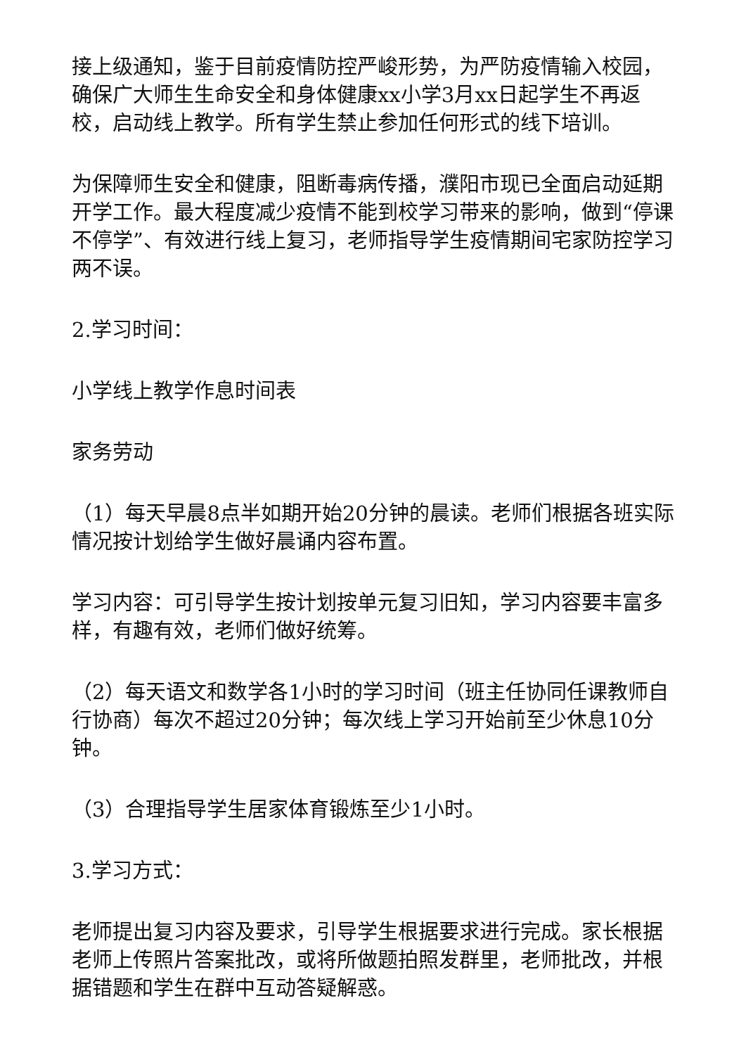接上级通知，鉴于目前疫情防控严峻形势，为严防疫情输入校园，确保广大师生生命安全和身体健康xx小学3月xx日起学生不再返校，启动线上教学。所有学生禁止参加任何形式的线下培训。
为保障师生安全和健康，阻断毒病传播，濮阳市现已全面启动延期开学工作。最大程度减少疫情不能到校学习带来的影响，做到“停课不停学”、有效进行线上复习，老师指导学生疫情期间宅家防控学习两不误。
2.学习时间：
小学线上教学作息时间表
家务劳动
（1）每天早晨8点半如期开始20分钟的晨读。老师们根据各班实际情况按计划给学生做好晨诵内容布置。
学习内容：可引导学生按计划按单元复习旧知，学习内容要丰富多样，有趣有效，老师们做好统筹。
（2）每天语文和数学各1小时的学习时间（班主任协同任课教师自行协商）每次不超过20分钟；每次线上学习开始前至少休息10分钟。
（3）合理指导学生居家体育锻炼至少1小时。
3.学习方式：
老师提出复习内容及要求，引导学生根据要求进行完成。家长根据老师上传照片答案批改，或将所做题拍照发群里，老师批改，并根据错题和学生在群中互动答疑解惑。